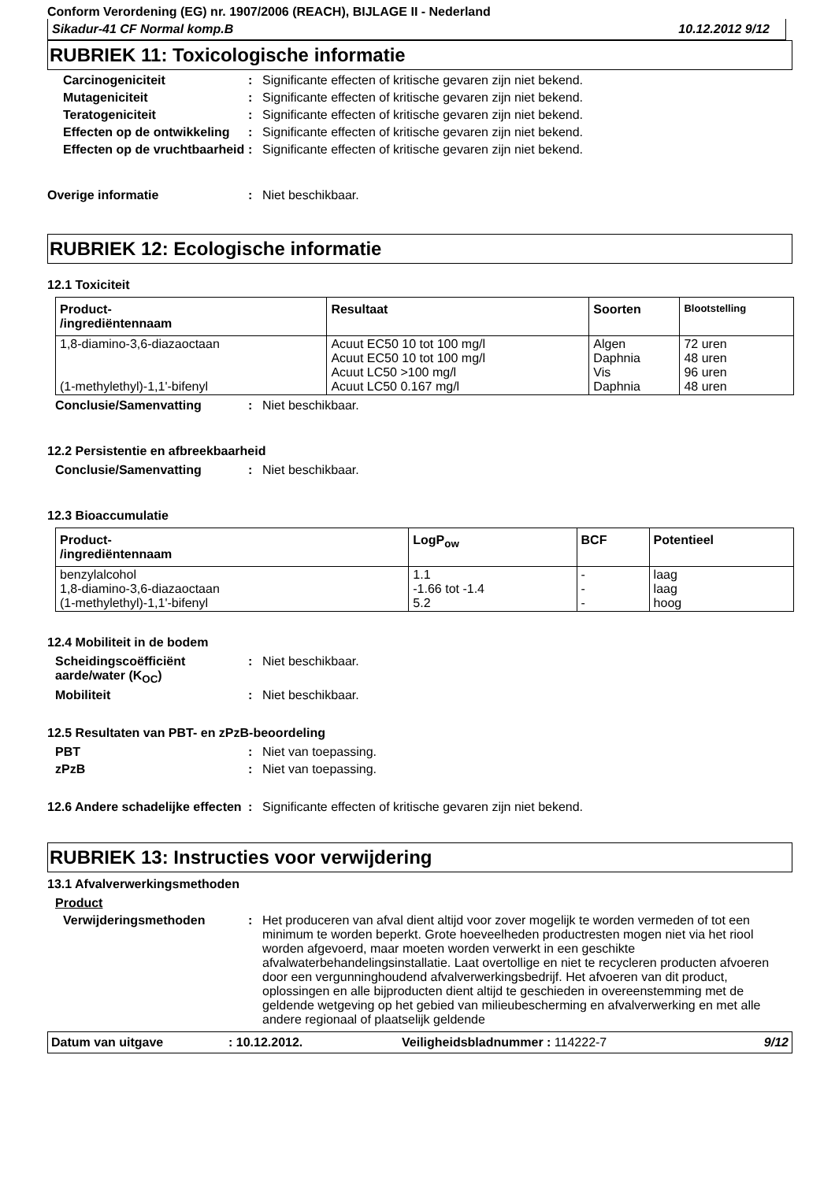Conform Verordening (EG) nr. 1907/2006 (REACH), BIJLAGE II - Nederland
Sikadur-41 CF Normal komp.B 10.12.2012 9/12
RUBRIEK 11: Toxicologische informatie
Carcinogeniciteit : Significante effecten of kritische gevaren zijn niet bekend.
Mutageniciteit : Significante effecten of kritische gevaren zijn niet bekend.
Teratogeniciteit : Significante effecten of kritische gevaren zijn niet bekend.
Effecten op de ontwikkeling
: Significante effecten of kritische gevaren zijn niet bekend.
Effecten op de vruchtbaarheid
: Significante effecten of kritische gevaren zijn niet bekend.
Overige informatie : Niet beschikbaar.
RUBRIEK 12: Ecologische informatie
12.1 Toxiciteit
| Product- /ingrediëntennaam | Resultaat | Soorten | Blootstelling |
| --- | --- | --- | --- |
| 1,8-diamino-3,6-diazaoctaan (1-methylethyl)-1,1'-bifenyl | Acuut EC50 10 tot 100 mg/l Acuut EC50 10 tot 100 mg/l Acuut LC50 >100 mg/l Acuut LC50 0.167 mg/l | Algen Daphnia Vis Daphnia | 72 uren 48 uren 96 uren 48 uren |
Conclusie/Samenvatting : Niet beschikbaar.
12.2 Persistentie en afbreekbaarheid
Conclusie/Samenvatting : Niet beschikbaar.
12.3 Bioaccumulatie
| Product- /ingrediëntennaam | LogP<sub>ow</sub> | BCF | Potentieel |
| --- | --- | --- | --- |
| benzylalcohol 1,8-diamino-3,6-diazaoctaan (1-methylethyl)-1,1'-bifenyl | 1.1 -1.66 tot -1.4 5.2 | - - - | laag laag hoog |
12.4 Mobiliteit in de bodem
Scheidingscoëfficiënt aarde/water (K<sub>OC</sub>)
: Niet beschikbaar.
Mobiliteit : Niet beschikbaar.
12.5 Resultaten van PBT- en zPzB-beoordeling
PBT : Niet van toepassing.
zPzB : Niet van toepassing.
12.6 Andere schadelijke effecten
: Significante effecten of kritische gevaren zijn niet bekend.
RUBRIEK 13: Instructies voor verwijdering
13.1 Afvalverwerkingsmethoden
Product
Verwijderingsmethoden : Het produceren van afval dient altijd voor zover mogelijk te worden vermeden of tot een minimum te worden beperkt. Grote hoeveelheden productresten mogen niet via het riool worden afgevoerd, maar moeten worden verwerkt in een geschikte afvalwaterbehandelingsinstallatie. Laat overtollige en niet te recycleren producten afvoeren door een vergunninghoudend afvalverwerkingsbedrijf. Het afvoeren van dit product, oplossingen en alle bijproducten dient altijd te geschieden in overeenstemming met de geldende wetgeving op het gebied van milieubescherming en afvalverwerking en met alle andere regionaal of plaatselijk geldende
Datum van uitgave: 10.12.2012. Veiligheidsbladnummer : 114222-7 9/12